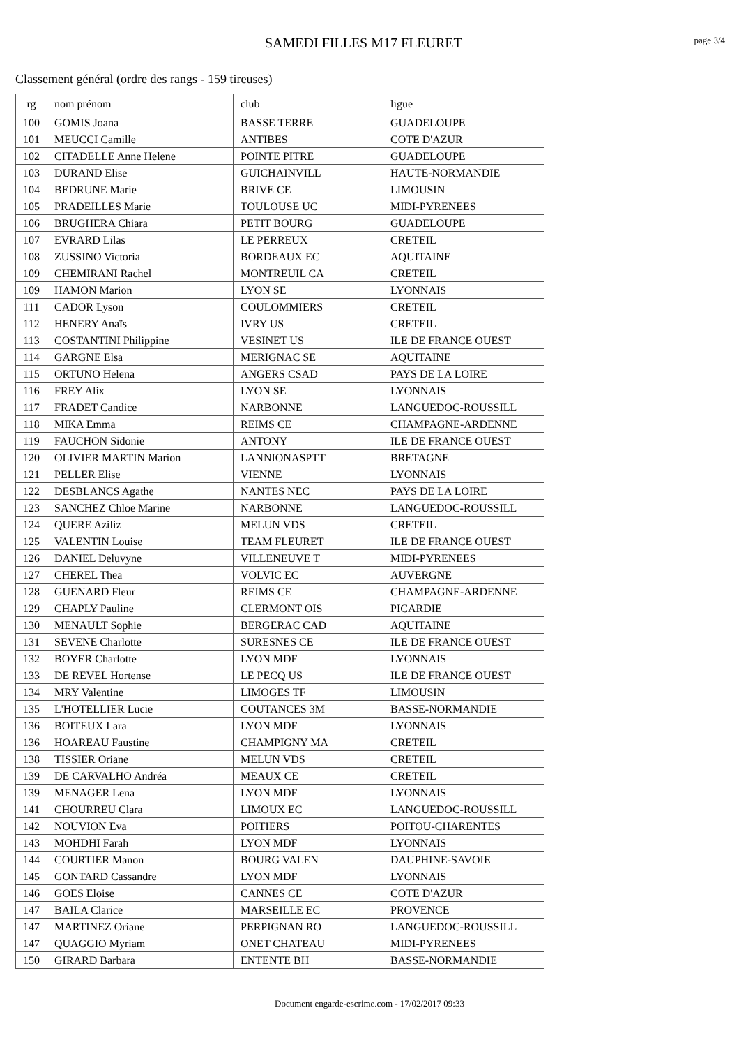SAMEDI FILLES M17 FLEURET
page 3/4
Classement général (ordre des rangs - 159 tireuses)
| rg | nom prénom | club | ligue |
| --- | --- | --- | --- |
| 100 | GOMIS Joana | BASSE TERRE | GUADELOUPE |
| 101 | MEUCCI Camille | ANTIBES | COTE D'AZUR |
| 102 | CITADELLE Anne Helene | POINTE PITRE | GUADELOUPE |
| 103 | DURAND Elise | GUICHAINVILL | HAUTE-NORMANDIE |
| 104 | BEDRUNE Marie | BRIVE CE | LIMOUSIN |
| 105 | PRADEILLES Marie | TOULOUSE UC | MIDI-PYRENEES |
| 106 | BRUGHERA Chiara | PETIT BOURG | GUADELOUPE |
| 107 | EVRARD Lilas | LE PERREUX | CRETEIL |
| 108 | ZUSSINO Victoria | BORDEAUX EC | AQUITAINE |
| 109 | CHEMIRANI Rachel | MONTREUIL CA | CRETEIL |
| 109 | HAMON Marion | LYON SE | LYONNAIS |
| 111 | CADOR Lyson | COULOMMIERS | CRETEIL |
| 112 | HENERY Anaïs | IVRY US | CRETEIL |
| 113 | COSTANTINI Philippine | VESINET US | ILE DE FRANCE OUEST |
| 114 | GARGNE Elsa | MERIGNAC SE | AQUITAINE |
| 115 | ORTUNO Helena | ANGERS CSAD | PAYS DE LA LOIRE |
| 116 | FREY Alix | LYON SE | LYONNAIS |
| 117 | FRADET Candice | NARBONNE | LANGUEDOC-ROUSSILL |
| 118 | MIKA Emma | REIMS CE | CHAMPAGNE-ARDENNE |
| 119 | FAUCHON Sidonie | ANTONY | ILE DE FRANCE OUEST |
| 120 | OLIVIER MARTIN Marion | LANNIONASPTT | BRETAGNE |
| 121 | PELLER Elise | VIENNE | LYONNAIS |
| 122 | DESBLANCS Agathe | NANTES NEC | PAYS DE LA LOIRE |
| 123 | SANCHEZ Chloe Marine | NARBONNE | LANGUEDOC-ROUSSILL |
| 124 | QUERE Aziliz | MELUN VDS | CRETEIL |
| 125 | VALENTIN Louise | TEAM FLEURET | ILE DE FRANCE OUEST |
| 126 | DANIEL Deluvyne | VILLENEUVE T | MIDI-PYRENEES |
| 127 | CHEREL Thea | VOLVIC EC | AUVERGNE |
| 128 | GUENARD Fleur | REIMS CE | CHAMPAGNE-ARDENNE |
| 129 | CHAPLY Pauline | CLERMONT OIS | PICARDIE |
| 130 | MENAULT Sophie | BERGERAC CAD | AQUITAINE |
| 131 | SEVENE Charlotte | SURESNES CE | ILE DE FRANCE OUEST |
| 132 | BOYER Charlotte | LYON MDF | LYONNAIS |
| 133 | DE REVEL Hortense | LE PECQ US | ILE DE FRANCE OUEST |
| 134 | MRY Valentine | LIMOGES TF | LIMOUSIN |
| 135 | L'HOTELLIER Lucie | COUTANCES 3M | BASSE-NORMANDIE |
| 136 | BOITEUX Lara | LYON MDF | LYONNAIS |
| 136 | HOAREAU Faustine | CHAMPIGNY MA | CRETEIL |
| 138 | TISSIER Oriane | MELUN VDS | CRETEIL |
| 139 | DE CARVALHO Andréa | MEAUX CE | CRETEIL |
| 139 | MENAGER Lena | LYON MDF | LYONNAIS |
| 141 | CHOURREU Clara | LIMOUX EC | LANGUEDOC-ROUSSILL |
| 142 | NOUVION Eva | POITIERS | POITOU-CHARENTES |
| 143 | MOHDHI Farah | LYON MDF | LYONNAIS |
| 144 | COURTIER Manon | BOURG VALEN | DAUPHINE-SAVOIE |
| 145 | GONTARD Cassandre | LYON MDF | LYONNAIS |
| 146 | GOES Eloise | CANNES CE | COTE D'AZUR |
| 147 | BAILA Clarice | MARSEILLE EC | PROVENCE |
| 147 | MARTINEZ Oriane | PERPIGNAN RO | LANGUEDOC-ROUSSILL |
| 147 | QUAGGIO Myriam | ONET CHATEAU | MIDI-PYRENEES |
| 150 | GIRARD Barbara | ENTENTE BH | BASSE-NORMANDIE |
Document engarde-escrime.com - 17/02/2017 09:33